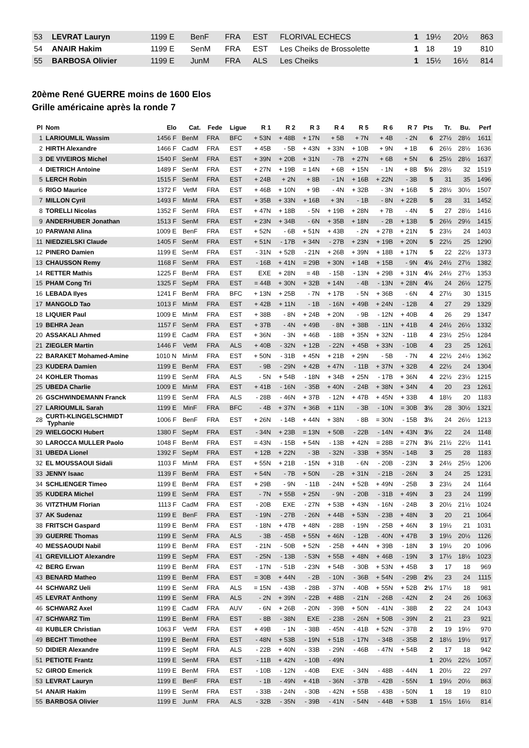| 53 | LEVRAT Lauryn | 1199 E | BenF | FRA | EST | FLORIVAL ECHECS | 1 | 19½ | 20½ | 863 |
| 54 | ANAIR Hakim | 1199 E | SenM | FRA | EST | Les Cheiks de Brossolette | 1 | 18 | 19 | 810 |
| 55 | BARBOSA Olivier | 1199 E | JunM | FRA | ALS | Les Cheiks | 1 | 15½ | 16½ | 814 |
20ème René GUERRE moins de 1600 Elos
Grille américaine après la ronde 7
| Pl | Nom | Elo | Cat. | Fede | Ligue | R 1 | R 2 | R 3 | R 4 | R 5 | R 6 | R 7 | Pts | Tr. | Bu. | Perf |
| --- | --- | --- | --- | --- | --- | --- | --- | --- | --- | --- | --- | --- | --- | --- | --- | --- |
| 1 | LARIOUMLIL Wassim | 1456 F | BenM | FRA | BFC | + 53N | + 48B | + 17N | + 5B | + 7N | + 4B | - 2N | 6 | 27½ | 28½ | 1611 |
| 2 | HIRTH Alexandre | 1466 F | CadM | FRA | EST | + 45B | - 5B | + 43N | + 33N | + 10B | + 9N | + 1B | 6 | 26½ | 28½ | 1636 |
| 3 | DE VIVEIROS Michel | 1540 F | SenM | FRA | EST | + 39N | + 20B | + 31N | - 7B | + 27N | + 6B | + 5N | 6 | 25½ | 28½ | 1637 |
| 4 | DIETRICH Antoine | 1489 F | SenM | FRA | EST | + 27N | + 19B | = 14N | + 6B | + 15N | - 1N | + 8B | 5½ | 28½ | 32 | 1519 |
| 5 | LERCH Robin | 1515 F | SenM | FRA | EST | + 24B | + 2N | + 8B | - 1N | + 16B | + 22N | - 3B | 5 | 31 | 35 | 1496 |
| 6 | RIGO Maurice | 1372 F | VetM | FRA | EST | + 46B | + 10N | + 9B | - 4N | + 32B | - 3N | + 16B | 5 | 28½ | 30½ | 1507 |
| 7 | MILLON Cyril | 1493 F | MinM | FRA | EST | + 35B | + 33N | + 16B | + 3N | - 1B | - 8N | + 22B | 5 | 28 | 31 | 1452 |
| 8 | TORELLI Nicolas | 1352 F | SenM | FRA | EST | + 47N | + 18B | - 5N | + 19B | + 28N | + 7B | - 4N | 5 | 27 | 28½ | 1416 |
| 9 | ANDERHUBER Jonathan | 1513 F | SenM | FRA | EST | + 23N | + 34B | - 6N | + 35B | + 18N | - 2B | + 13B | 5 | 26½ | 29½ | 1415 |
| 10 | PARWANI Alina | 1009 E | BenF | FRA | EST | + 52N | - 6B | + 51N | + 43B | - 2N | + 27B | + 21N | 5 | 23½ | 24 | 1403 |
| 11 | NIEDZIELSKI Claude | 1405 F | SenM | FRA | EST | + 51N | - 17B | + 34N | - 27B | + 23N | + 19B | + 20N | 5 | 22½ | 25 | 1290 |
| 12 | PINERO Damien | 1199 E | SenM | FRA | EST | - 31N | + 52B | - 21N | + 26B | + 39N | + 18B | + 17N | 5 | 22 | 22½ | 1373 |
| 13 | CHAUSSON Remy | 1168 F | SenM | FRA | EST | - 16B | + 41N | = 29B | + 30N | + 14B | + 15B | - 9N | 4½ | 24½ | 27½ | 1382 |
| 14 | RETTER Mathis | 1225 F | BenM | FRA | EST | EXE | + 28N | = 4B | - 15B | - 13N | + 29B | + 31N | 4½ | 24½ | 27½ | 1353 |
| 15 | PHAM Cong Tri | 1325 F | SepM | FRA | EST | = 44B | + 30N | + 32B | + 14N | - 4B | - 13N | + 28N | 4½ | 24 | 26½ | 1275 |
| 16 | LEBADA Ilyes | 1241 F | BenM | FRA | BFC | + 13N | + 25B | - 7N | + 17B | - 5N | + 36B | - 6N | 4 | 27½ | 30 | 1315 |
| 17 | MANGOLD Tao | 1013 F | MinM | FRA | EST | + 42B | + 11N | - 1B | - 16N | + 49B | + 24N | - 12B | 4 | 27 | 29 | 1329 |
| 18 | LIQUIER Paul | 1009 E | MinM | FRA | EST | + 38B | - 8N | + 24B | + 20N | - 9B | - 12N | + 40B | 4 | 26 | 29 | 1347 |
| 19 | BEHRA Jean | 1157 F | SenM | FRA | EST | + 37B | - 4N | + 49B | - 8N | + 38B | - 11N | + 41B | 4 | 24½ | 26½ | 1332 |
| 20 | ASSAKALI Ahmed | 1199 E | CadM | FRA | EST | + 36N | - 3N | + 46B | - 18B | + 35N | + 32N | - 11B | 4 | 23½ | 25½ | 1284 |
| 21 | ZIEGLER Martin | 1446 F | VetM | FRA | ALS | + 40B | - 32N | + 12B | - 22N | + 45B | + 33N | - 10B | 4 | 23 | 25 | 1261 |
| 22 | BARAKET Mohamed-Amine | 1010 N | MinM | FRA | EST | + 50N | - 31B | + 45N | + 21B | + 29N | - 5B | - 7N | 4 | 22½ | 24½ | 1362 |
| 23 | KUDERA Damien | 1199 E | BenM | FRA | EST | - 9B | - 29N | + 42B | + 47N | - 11B | + 37N | + 32B | 4 | 22½ | 24 | 1304 |
| 24 | KOHLER Thomas | 1199 E | SenM | FRA | ALS | - 5N | + 54B | - 18N | + 34B | + 25N | - 17B | + 36N | 4 | 22½ | 23½ | 1215 |
| 25 | UBEDA Charlie | 1009 E | MinM | FRA | EST | + 41B | - 16N | - 35B | + 40N | - 24B | + 38N | + 34N | 4 | 20 | 23 | 1261 |
| 26 | GSCHWINDEMANN Franck | 1199 E | SenM | FRA | ALS | - 28B | - 46N | + 37B | - 12N | + 47B | + 45N | + 33B | 4 | 18½ | 20 | 1183 |
| 27 | LARIOUMLIL Sarah | 1199 E | MinF | FRA | BFC | - 4B | + 37N | + 36B | + 11N | - 3B | - 10N | = 30B | 3½ | 28 | 30½ | 1321 |
| 28 | CURTI-KLINGELSCHMIDT Typhanie | 1006 F | BenF | FRA | EST | + 26N | - 14B | + 44N | + 38N | - 8B | = 30N | - 15B | 3½ | 24 | 26½ | 1213 |
| 29 | WIELGOCKI Hubert | 1380 F | SepM | FRA | EST | - 34N | + 23B | = 13N | + 50B | - 22B | - 14N | + 43N | 3½ | 22 | 24 | 1148 |
| 30 | LAROCCA MULLER Paolo | 1048 F | BenM | FRA | EST | = 43N | - 15B | + 54N | - 13B | + 42N | = 28B | = 27N | 3½ | 21½ | 22½ | 1141 |
| 31 | UBEDA Lionel | 1392 F | SepM | FRA | EST | + 12B | + 22N | - 3B | - 32N | - 33B | + 35N | - 14B | 3 | 25 | 28 | 1183 |
| 32 | EL MOUSSAOUI Sidali | 1103 F | MinM | FRA | EST | + 55N | + 21B | - 15N | + 31B | - 6N | - 20B | - 23N | 3 | 24½ | 25½ | 1206 |
| 33 | JENNY Isaac | 1139 F | BenM | FRA | EST | + 54N | - 7B | + 50N | - 2B | + 31N | - 21B | - 26N | 3 | 24 | 25 | 1231 |
| 34 | SCHLIENGER Timeo | 1199 E | BenM | FRA | EST | + 29B | - 9N | - 11B | - 24N | + 52B | + 49N | - 25B | 3 | 23½ | 24 | 1164 |
| 35 | KUDERA Michel | 1199 E | SenM | FRA | EST | - 7N | + 55B | + 25N | - 9N | - 20B | - 31B | + 49N | 3 | 23 | 24 | 1199 |
| 36 | VITZTHUM Florian | 1113 F | CadM | FRA | EST | - 20B | EXE | - 27N | + 53B | + 43N | - 16N | - 24B | 3 | 20½ | 21½ | 1024 |
| 37 | AK Sudenaz | 1199 E | BenF | FRA | EST | - 19N | - 27B | - 26N | + 44B | + 53N | - 23B | + 48N | 3 | 20 | 21 | 1064 |
| 38 | FRITSCH Gaspard | 1199 E | BenM | FRA | EST | - 18N | + 47B | + 48N | - 28B | - 19N | - 25B | + 46N | 3 | 19½ | 21 | 1031 |
| 39 | GUERRE Thomas | 1199 E | SenM | FRA | ALS | - 3B | - 45B | + 55N | + 46N | - 12B | - 40N | + 47B | 3 | 19½ | 20½ | 1126 |
| 40 | MESSAOUDI Nabil | 1199 E | BenM | FRA | EST | - 21N | - 50B | + 52N | - 25B | + 44N | + 39B | - 18N | 3 | 19½ | 20 | 1096 |
| 41 | GREVILLIOT Alexandre | 1199 E | SepM | FRA | EST | - 25N | - 13B | - 53N | + 55B | + 48N | + 46B | - 19N | 3 | 17½ | 18½ | 1023 |
| 42 | BERG Erwan | 1199 E | BenM | FRA | EST | - 17N | - 51B | - 23N | + 54B | - 30B | + 53N | + 45B | 3 | 17 | 18 | 969 |
| 43 | BENARD Matheo | 1199 E | BenM | FRA | EST | = 30B | + 44N | - 2B | - 10N | - 36B | + 54N | - 29B | 2½ | 23 | 24 | 1115 |
| 44 | SCHWARZ Ueli | 1199 E | SenM | FRA | ALS | = 15N | - 43B | - 28B | - 37N | - 40B | + 55N | + 52B | 2½ | 17½ | 18 | 981 |
| 45 | LEVRAT Anthony | 1199 E | SenM | FRA | ALS | - 2N | + 39N | - 22B | + 48B | - 21N | - 26B | - 42N | 2 | 24 | 26 | 1063 |
| 46 | SCHWARZ Axel | 1199 E | CadM | FRA | AUV | - 6N | + 26B | - 20N | - 39B | + 50N | - 41N | - 38B | 2 | 22 | 24 | 1043 |
| 47 | SCHWARZ Tim | 1199 E | BenM | FRA | EST | - 8B | - 38N | EXE | - 23B | - 26N | + 50B | - 39N | 2 | 21 | 23 | 921 |
| 48 | KUBLER Christian | 1063 F | VetM | FRA | EST | + 49B | - 1N | - 38B | - 45N | - 41B | + 52N | - 37B | 2 | 19 | 19½ | 970 |
| 49 | BECHT Timothee | 1199 E | BenM | FRA | EST | - 48N | + 53B | - 19N | + 51B | - 17N | - 34B | - 35B | 2 | 18½ | 19½ | 917 |
| 50 | DIDIER Alexandre | 1199 E | SepM | FRA | ALS | - 22B | + 40N | - 33B | - 29N | - 46B | - 47N | + 54B | 2 | 17 | 18 | 942 |
| 51 | PETIOTE Frantz | 1199 E | SenM | FRA | EST | - 11B | + 42N | - 10B | - 49N | | | | 1 | 20½ | 22½ | 1057 |
| 52 | GIROD Emerick | 1199 E | BenM | FRA | EST | - 10B | - 12N | - 40B | EXE | - 34N | - 48B | - 44N | 1 | 20½ | 22 | 297 |
| 53 | LEVRAT Lauryn | 1199 E | BenF | FRA | EST | - 1B | - 49N | + 41B | - 36N | - 37B | - 42B | - 55N | 1 | 19½ | 20½ | 863 |
| 54 | ANAIR Hakim | 1199 E | SenM | FRA | EST | - 33B | - 24N | - 30B | - 42N | + 55B | - 43B | - 50N | 1 | 18 | 19 | 810 |
| 55 | BARBOSA Olivier | 1199 E | JunM | FRA | ALS | - 32B | - 35N | - 39B | - 41N | - 54N | - 44B | + 53B | 1 | 15½ | 16½ | 814 |